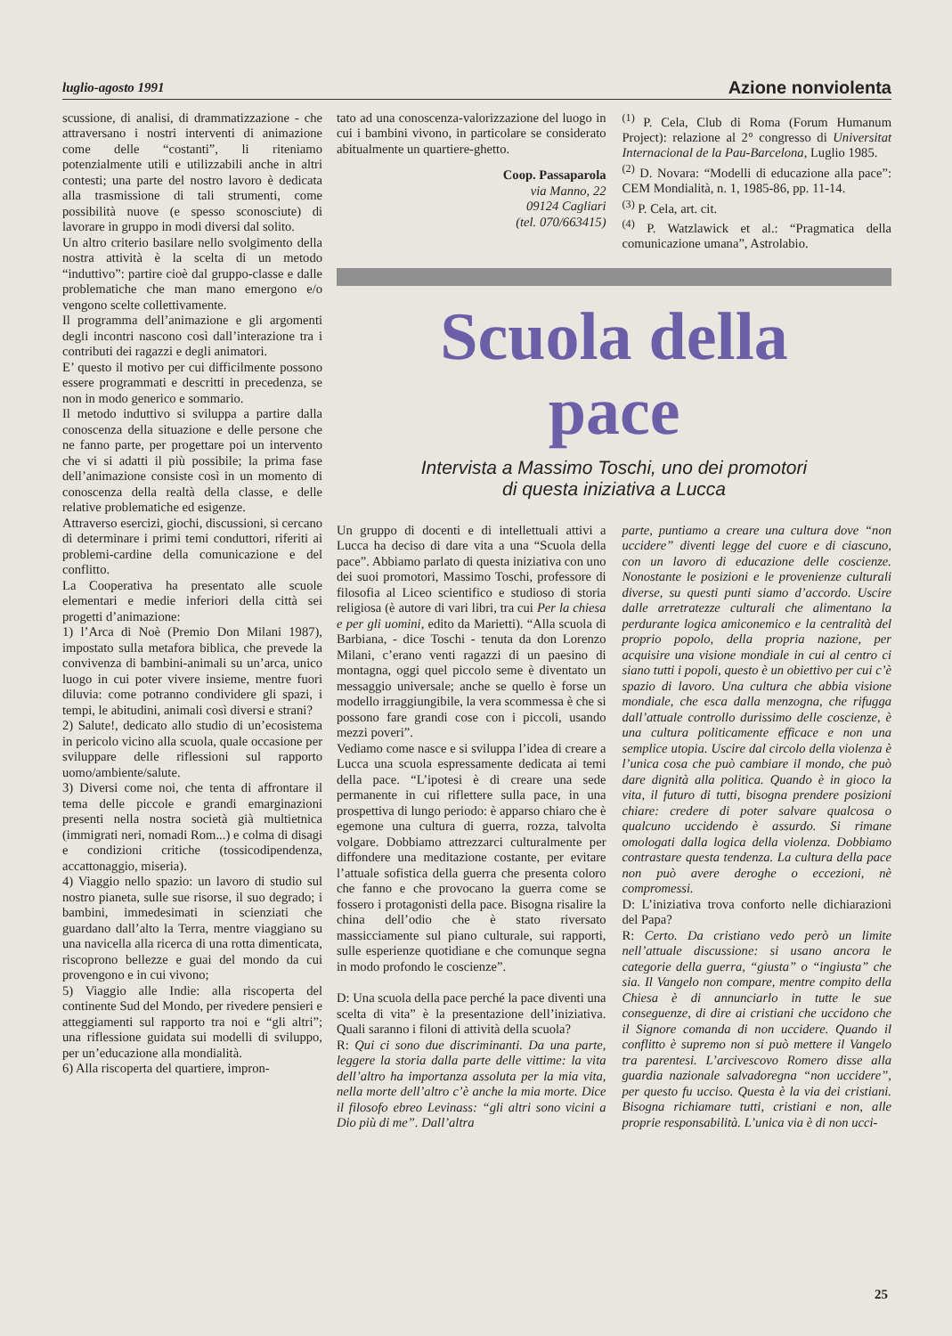luglio-agosto 1991 Azione nonviolenta
scussione, di analisi, di drammatizzazione - che attraversano i nostri interventi di animazione come delle “costanti”, li riteniamo potenzialmente utili e utilizzabili anche in altri contesti; una parte del nostro lavoro è dedicata alla trasmissione di tali strumenti, come possibilità nuove (e spesso sconosciute) di lavorare in gruppo in modi diversi dal solito.
Un altro criterio basilare nello svolgimento della nostra attività è la scelta di un metodo “induttivo”: partire cioè dal gruppo-classe e dalle problematiche che man mano emergono e/o vengono scelte collettivamente.
Il programma dell’animazione e gli argomenti degli incontri nascono così dall’interazione tra i contributi dei ragazzi e degli animatori.
E’ questo il motivo per cui difficilmente possono essere programmati e descritti in precedenza, se non in modo generico e sommario.
Il metodo induttivo si sviluppa a partire dalla conoscenza della situazione e delle persone che ne fanno parte, per progettare poi un intervento che vi si adatti il più possibile; la prima fase dell’animazione consiste così in un momento di conoscenza della realtà della classe, e delle relative problematiche ed esigenze.
Attraverso esercizi, giochi, discussioni, si cercano di determinare i primi temi conduttori, riferiti ai problemi-cardine della comunicazione e del conflitto.
La Cooperativa ha presentato alle scuole elementari e medie inferiori della città sei progetti d’animazione:
1) l’Arca di Noè (Premio Don Milani 1987), impostato sulla metafora biblica, che prevede la convivenza di bambini-animali su un’arca, unico luogo in cui poter vivere insieme, mentre fuori diluvia: come potranno condividere gli spazi, i tempi, le abitudini, animali così diversi e strani?
2) Salute!, dedicato allo studio di un’ecosistema in pericolo vicino alla scuola, quale occasione per sviluppare delle riflessioni sul rapporto uomo/ambiente/salute.
3) Diversi come noi, che tenta di affrontare il tema delle piccole e grandi emarginazioni presenti nella nostra società già multietnica (immigrati neri, nomadi Rom...) e colma di disagi e condizioni critiche (tossicodipendenza, accattonaggio, miseria).
4) Viaggio nello spazio: un lavoro di studio sul nostro pianeta, sulle sue risorse, il suo degrado; i bambini, immedesimati in scienziati che guardano dall’alto la Terra, mentre viaggiano su una navicella alla ricerca di una rotta dimenticata, riscoprono bellezze e guai del mondo da cui provengono e in cui vivono;
5) Viaggio alle Indie: alla riscoperta del continente Sud del Mondo, per rivedere pensieri e atteggiamenti sul rapporto tra noi e “gli altri”; una riflessione guidata sui modelli di sviluppo, per un’educazione alla mondialità.
6) Alla riscoperta del quartiere, impron-
tato ad una conoscenza-valorizzazione del luogo in cui i bambini vivono, in particolare se considerato abitualmente un quartiere-ghetto.
Coop. Passaparola
via Manno, 22
09124 Cagliari
(tel. 070/663415)
<sup>(1)</sup> P. Cela, Club di Roma (Forum Humanum Project): relazione al 2° congresso di Universitat Internacional de la Pau-Barcelona, Luglio 1985.
<sup>(2)</sup> D. Novara: “Modelli di educazione alla pace”: CEM Mondialità, n. 1, 1985-86, pp. 11-14.
<sup>(3)</sup> P. Cela, art. cit.
<sup>(4)</sup> P. Watzlawick et al.: “Pragmatica della comunicazione umana”, Astrolabio.
Scuola della
pace
Intervista a Massimo Toschi, uno dei promotori
di questa iniziativa a Lucca
Un gruppo di docenti e di intellettuali attivi a Lucca ha deciso di dare vita a una “Scuola della pace”. Abbiamo parlato di questa iniziativa con uno dei suoi promotori, Massimo Toschi, professore di filosofia al Liceo scientifico e studioso di storia religiosa (è autore di vari libri, tra cui Per la chiesa e per gli uomini, edito da Marietti). “Alla scuola di Barbiana, - dice Toschi - tenuta da don Lorenzo Milani, c’erano venti ragazzi di un paesino di montagna, oggi quel piccolo seme è diventato un messaggio universale; anche se quello è forse un modello irraggiungibile, la vera scommessa è che si possono fare grandi cose con i piccoli, usando mezzi poveri”.
Vediamo come nasce e si sviluppa l’idea di creare a Lucca una scuola espressamente dedicata ai temi della pace. “L’ipotesi è di creare una sede permanente in cui riflettere sulla pace, in una prospettiva di lungo periodo: è apparso chiaro che è egemone una cultura di guerra, rozza, talvolta volgare. Dobbiamo attrezzarci culturalmente per diffondere una meditazione costante, per evitare l’attuale sofistica della guerra che presenta coloro che fanno e che provocano la guerra come se fossero i protagonisti della pace. Bisogna risalire la china dell’odio che è stato riversato massicciamente sul piano culturale, sui rapporti, sulle esperienze quotidiane e che comunque segna in modo profondo le coscienze”.
D: Una scuola della pace perché la pace diventi una scelta di vita” è la presentazione dell’iniziativa. Quali saranno i filoni di attività della scuola?
R: Qui ci sono due discriminanti. Da una parte, leggere la storia dalla parte delle vittime: la vita dell’altro ha importanza assoluta per la mia vita, nella morte dell’altro c’è anche la mia morte. Dice il filosofo ebreo Levinass: “gli altri sono vicini a Dio più di me”. Dall’altra
parte, puntiamo a creare una cultura dove “non uccidere” diventi legge del cuore e di ciascuno, con un lavoro di educazione delle coscienze. Nonostante le posizioni e le provenienze culturali diverse, su questi punti siamo d’accordo. Uscire dalle arretratezze culturali che alimentano la perdurante logica amiconemico e la centralità del proprio popolo, della propria nazione, per acquisire una visione mondiale in cui al centro ci siano tutti i popoli, questo è un obiettivo per cui c’è spazio di lavoro. Una cultura che abbia visione mondiale, che esca dalla menzogna, che rifugga dall’attuale controllo durissimo delle coscienze, è una cultura politicamente efficace e non una semplice utopia. Uscire dal circolo della violenza è l’unica cosa che può cambiare il mondo, che può dare dignità alla politica. Quando è in gioco la vita, il futuro di tutti, bisogna prendere posizioni chiare: credere di poter salvare qualcosa o qualcuno uccidendo è assurdo. Si rimane omologati dalla logica della violenza. Dobbiamo contrastare questa tendenza. La cultura della pace non può avere deroghe o eccezioni, nè compromessi.
D: L’iniziativa trova conforto nelle dichiarazioni del Papa?
R: Certo. Da cristiano vedo però un limite nell’attuale discussione: si usano ancora le categorie della guerra, “giusta” o “ingiusta” che sia. Il Vangelo non compare, mentre compito della Chiesa è di annunciarlo in tutte le sue conseguenze, di dire ai cristiani che uccidono che il Signore comanda di non uccidere. Quando il conflitto è supremo non si può mettere il Vangelo tra parentesi. L’arcivescovo Romero disse alla guardia nazionale salvadoregna “non uccidere”, per questo fu ucciso. Questa è la via dei cristiani. Bisogna richiamare tutti, cristiani e non, alle proprie responsabilità. L’unica via è di non ucci-
25